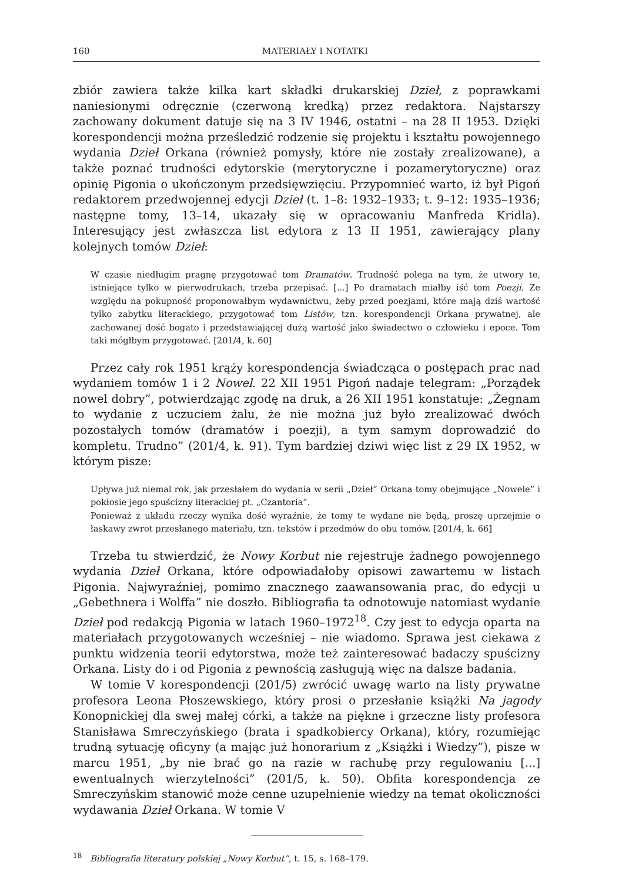160 MATERIAŁY I NOTATKI
zbiór zawiera także kilka kart składki drukarskiej Dzieł, z poprawkami naniesionymi odręcznie (czerwoną kredką) przez redaktora. Najstarszy zachowany dokument datuje się na 3 IV 1946, ostatni – na 28 II 1953. Dzięki korespondencji można prześledzić rodzenie się projektu i kształtu powojennego wydania Dzieł Orkana (również pomysły, które nie zostały zrealizowane), a także poznać trudności edytorskie (merytoryczne i pozamerytoryczne) oraz opinię Pigonia o ukończonym przedsięwzięciu. Przypomnieć warto, iż był Pigoń redaktorem przedwojennej edycji Dzieł (t. 1–8: 1932–1933; t. 9–12: 1935–1936; następne tomy, 13–14, ukazały się w opracowaniu Manfreda Kridla). Interesujący jest zwłaszcza list edytora z 13 II 1951, zawierający plany kolejnych tomów Dzieł:
W czasie niedługim pragnę przygotować tom Dramatów. Trudność polega na tym, że utwory te, istniejące tylko w pierwodrukach, trzeba przepisać. [...] Po dramatach miałby iść tom Poezji. Ze względu na pokupność proponowałbym wydawnictwu, żeby przed poezjami, które mają dziś wartość tylko zabytku literackiego, przygotować tom Listów, tzn. korespondencji Orkana prywatnej, ale zachowanej dość bogato i przedstawiającej dużą wartość jako świadectwo o człowieku i epoce. Tom taki mógłbym przygotować. [201/4, k. 60]
Przez cały rok 1951 krąży korespondencja świadcząca o postępach prac nad wydaniem tomów 1 i 2 Nowel. 22 XII 1951 Pigoń nadaje telegram: „Porządek nowel dobry”, potwierdzając zgodę na druk, a 26 XII 1951 konstatuje: „Żegnam to wydanie z uczuciem żalu, że nie można już było zrealizować dwóch pozostałych tomów (dramatów i poezji), a tym samym doprowadzić do kompletu. Trudno” (201/4, k. 91). Tym bardziej dziwi więc list z 29 IX 1952, w którym pisze:
Upływa już niemal rok, jak przesłałem do wydania w serii „Dzieł” Orkana tomy obejmujące „Nowele” i pokłosie jego spuścizny literackiej pt. „Czantoria”.
Ponieważ z układu rzeczy wynika dość wyraźnie, że tomy te wydane nie będą, proszę uprzejmie o łaskawy zwrot przesłanego materiału, tzn. tekstów i przedmów do obu tomów. [201/4, k. 66]
Trzeba tu stwierdzić, że Nowy Korbut nie rejestruje żadnego powojennego wydania Dzieł Orkana, które odpowiadałoby opisowi zawartemu w listach Pigonia. Najwyraźniej, pomimo znacznego zaawansowania prac, do edycji u „Gebethnera i Wolffa” nie doszło. Bibliografia ta odnotowuje natomiast wydanie Dzieł pod redakcją Pigonia w latach 1960–1972<sup>18</sup>. Czy jest to edycja oparta na materiałach przygotowanych wcześniej – nie wiadomo. Sprawa jest ciekawa z punktu widzenia teorii edytorstwa, może też zainteresować badaczy spuścizny Orkana. Listy do i od Pigonia z pewnością zasługują więc na dalsze badania.
W tomie V korespondencji (201/5) zwrócić uwagę warto na listy prywatne profesora Leona Płoszewskiego, który prosi o przesłanie książki Na jagody Konopnickiej dla swej małej córki, a także na piękne i grzeczne listy profesora Stanisława Smreczyńskiego (brata i spadkobiercy Orkana), który, rozumiejąc trudną sytuację oficyny (a mając już honorarium z „Książki i Wiedzy”), pisze w marcu 1951, „by nie brać go na razie w rachubę przy regulowaniu [...] ewentualnych wierzytelności” (201/5, k. 50). Obfita korespondencja ze Smreczyńskim stanowić może cenne uzupełnienie wiedzy na temat okoliczności wydawania Dzieł Orkana. W tomie V
<sup>18</sup> Bibliografia literatury polskiej „Nowy Korbut”, t. 15, s. 168–179.